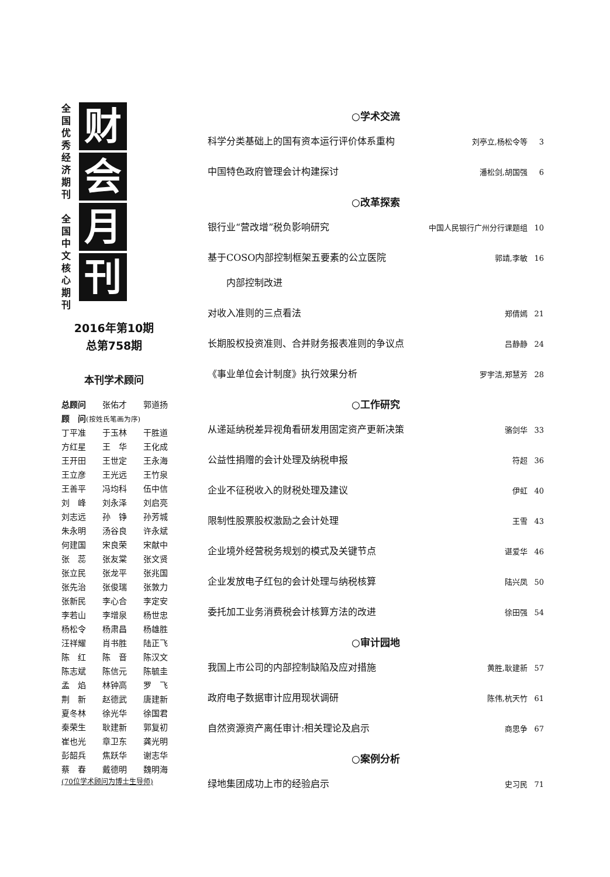全国优秀经济期刊
全国中文核心期刊
财
会
月
刊
2016年第10期
总第758期
本刊学术顾问
| 总顾问 | 张佑才 | 郭道扬 |
| 顾 问 (按姓氏笔画为序) | | |
| 丁平准 | 于玉林 | 干胜道 |
| 方红星 | 王 华 | 王化成 |
| 王开田 | 王世定 | 王永海 |
| 王立彦 | 王光远 | 王竹泉 |
| 王善平 | 冯均科 | 伍中信 |
| 刘 峰 | 刘永泽 | 刘启亮 |
| 刘志远 | 孙 铮 | 孙芳城 |
| 朱永明 | 汤谷良 | 许永斌 |
| 何建国 | 宋良荣 | 宋献中 |
| 张 蕊 | 张友棠 | 张文贤 |
| 张立民 | 张龙平 | 张兆国 |
| 张先治 | 张俊瑞 | 张敦力 |
| 张新民 | 李心合 | 李定安 |
| 李若山 | 李增泉 | 杨世忠 |
| 杨松令 | 杨肃昌 | 杨雄胜 |
| 汪祥耀 | 肖书胜 | 陆正飞 |
| 陈 红 | 陈 音 | 陈汉文 |
| 陈志斌 | 陈信元 | 陈毓圭 |
| 孟 焰 | 林钟高 | 罗 飞 |
| 荆 新 | 赵德武 | 唐建新 |
| 夏冬林 | 徐光华 | 徐国君 |
| 秦荣生 | 耿建新 | 郭复初 |
| 崔也光 | 章卫东 | 龚光明 |
| 彭韶兵 | 焦跃华 | 谢志华 |
| 蔡 春 | 戴德明 | 魏明海 |
(70位学术顾问为博士生导师)
○学术交流
科学分类基础上的国有资本运行评价体系重构 刘亭立,杨松令等 3
中国特色政府管理会计构建探讨 潘松剑,胡国强 6
○改革探索
银行业“营改增”税负影响研究 中国人民银行广州分行课题组 10
基于COSO内部控制框架五要素的公立医院
　　内部控制改进 郭靖,李敏 16
对收入准则的三点看法 郑倩嫣 21
长期股权投资准则、合并财务报表准则的争议点 吕静静 24
《事业单位会计制度》执行效果分析 罗宇洁,郑慧芳 28
○工作研究
从递延纳税差异视角看研发用固定资产更新决策 骆剑华 33
公益性捐赠的会计处理及纳税申报 符超 36
企业不征税收入的财税处理及建议 伊虹 40
限制性股票股权激励之会计处理 王雪 43
企业境外经营税务规划的模式及关键节点 谌爱华 46
企业发放电子红包的会计处理与纳税核算 陆兴凤 50
委托加工业务消费税会计核算方法的改进 徐田强 54
○审计园地
我国上市公司的内部控制缺陷及应对措施 黄胜,耿建新 57
政府电子数据审计应用现状调研 陈伟,杭天竹 61
自然资源资产离任审计:相关理论及启示 商思争 67
○案例分析
绿地集团成功上市的经验启示 史习民 71